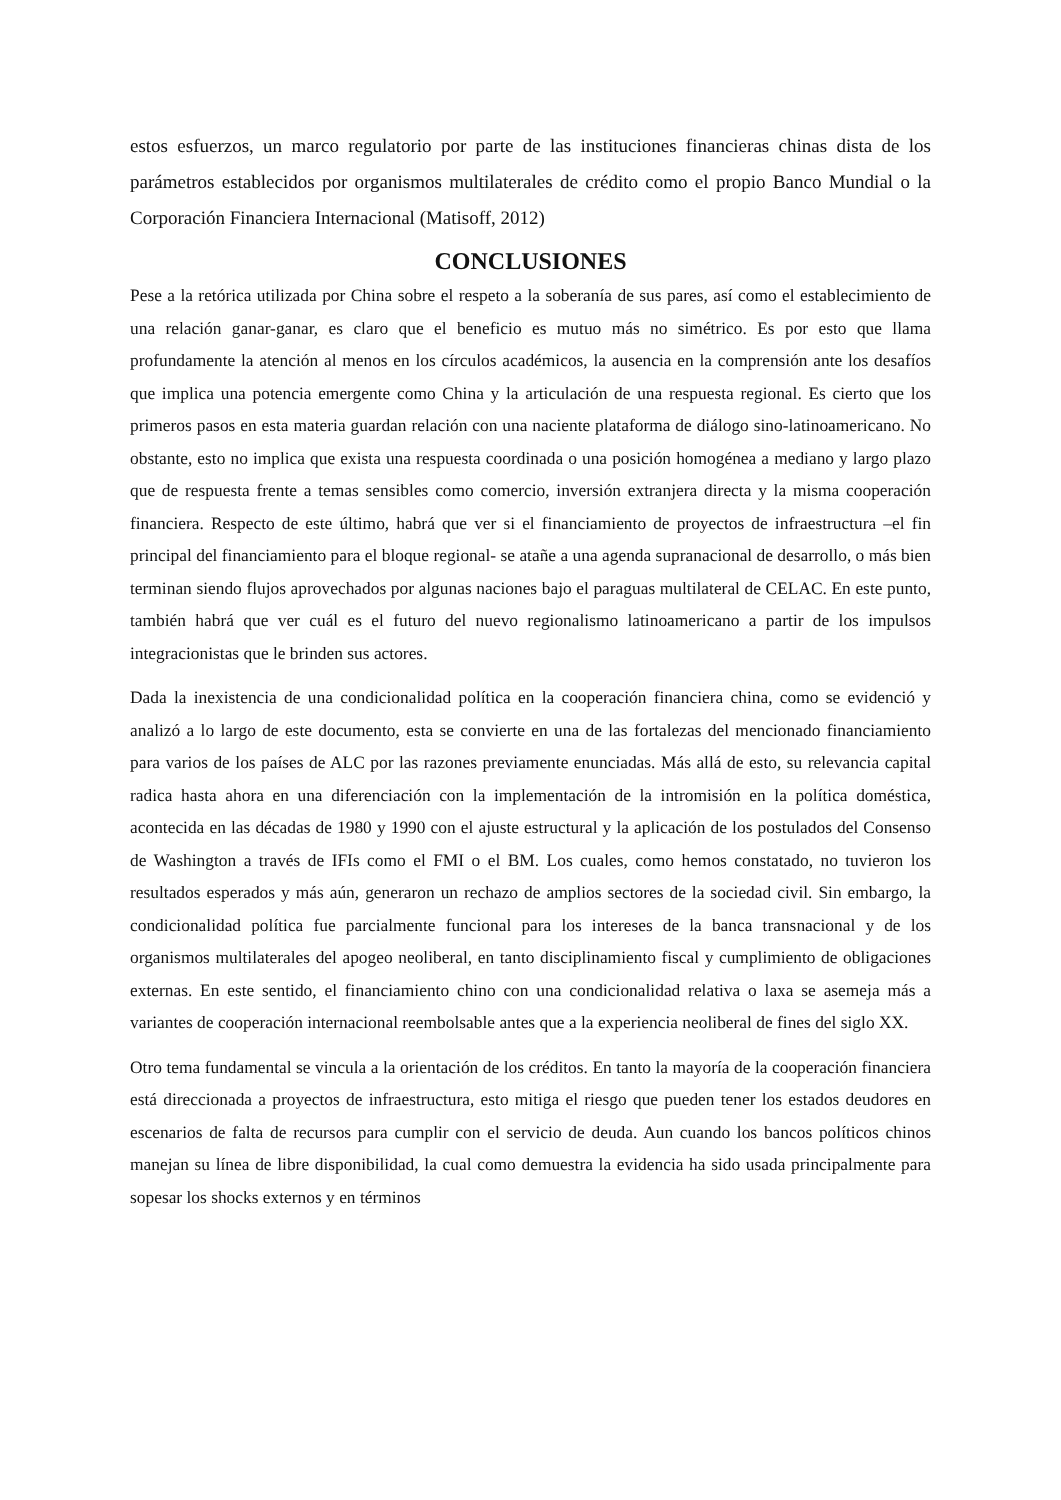estos esfuerzos, un marco regulatorio por parte de las instituciones financieras chinas dista de los parámetros establecidos por organismos multilaterales de crédito como el propio Banco Mundial o la Corporación Financiera Internacional (Matisoff, 2012)
CONCLUSIONES
Pese a la retórica utilizada por China sobre el respeto a la soberanía de sus pares, así como el establecimiento de una relación ganar-ganar, es claro que el beneficio es mutuo más no simétrico. Es por esto que llama profundamente la atención al menos en los círculos académicos, la ausencia en la comprensión ante los desafíos que implica una potencia emergente como China y la articulación de una respuesta regional. Es cierto que los primeros pasos en esta materia guardan relación con una naciente plataforma de diálogo sino-latinoamericano. No obstante, esto no implica que exista una respuesta coordinada o una posición homogénea a mediano y largo plazo que de respuesta frente a temas sensibles como comercio, inversión extranjera directa y la misma cooperación financiera. Respecto de este último, habrá que ver si el financiamiento de proyectos de infraestructura –el fin principal del financiamiento para el bloque regional- se atañe a una agenda supranacional de desarrollo, o más bien terminan siendo flujos aprovechados por algunas naciones bajo el paraguas multilateral de CELAC. En este punto, también habrá que ver cuál es el futuro del nuevo regionalismo latinoamericano a partir de los impulsos integracionistas que le brinden sus actores.
Dada la inexistencia de una condicionalidad política en la cooperación financiera china, como se evidenció y analizó a lo largo de este documento, esta se convierte en una de las fortalezas del mencionado financiamiento para varios de los países de ALC por las razones previamente enunciadas. Más allá de esto, su relevancia capital radica hasta ahora en una diferenciación con la implementación de la intromisión en la política doméstica, acontecida en las décadas de 1980 y 1990 con el ajuste estructural y la aplicación de los postulados del Consenso de Washington a través de IFIs como el FMI o el BM. Los cuales, como hemos constatado, no tuvieron los resultados esperados y más aún, generaron un rechazo de amplios sectores de la sociedad civil. Sin embargo, la condicionalidad política fue parcialmente funcional para los intereses de la banca transnacional y de los organismos multilaterales del apogeo neoliberal, en tanto disciplinamiento fiscal y cumplimiento de obligaciones externas. En este sentido, el financiamiento chino con una condicionalidad relativa o laxa se asemeja más a variantes de cooperación internacional reembolsable antes que a la experiencia neoliberal de fines del siglo XX.
Otro tema fundamental se vincula a la orientación de los créditos. En tanto la mayoría de la cooperación financiera está direccionada a proyectos de infraestructura, esto mitiga el riesgo que pueden tener los estados deudores en escenarios de falta de recursos para cumplir con el servicio de deuda. Aun cuando los bancos políticos chinos manejan su línea de libre disponibilidad, la cual como demuestra la evidencia ha sido usada principalmente para sopesar los shocks externos y en términos